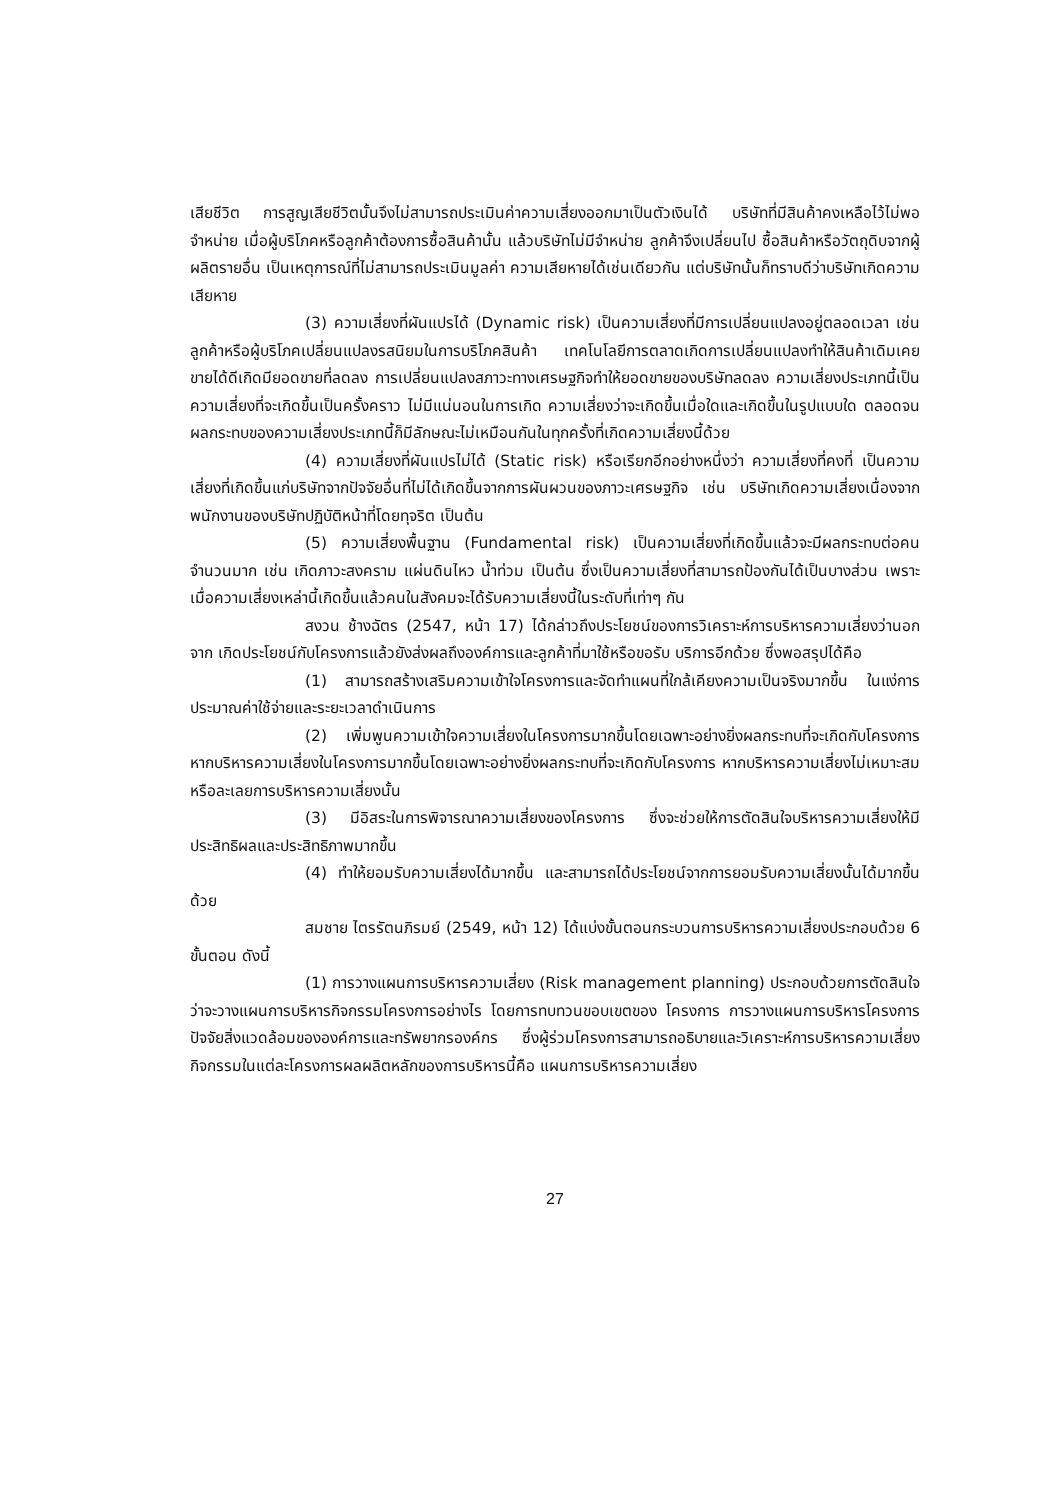เสียชีวิต การสูญเสียชีวิตนั้นจึงไม่สามารถประเมินค่าความเสี่ยงออกมาเป็นตัวเงินได้ บริษัทที่มีสินค้าคงเหลือไว้ไม่พอจำหน่าย เมื่อผู้บริโภคหรือลูกค้าต้องการซื้อสินค้านั้น แล้วบริษัทไม่มีจำหน่าย ลูกค้าจึงเปลี่ยนไป ซื้อสินค้าหรือวัตถุดิบจากผู้ผลิตรายอื่น เป็นเหตุการณ์ที่ไม่สามารถประเมินมูลค่า ความเสียหายได้เช่นเดียวกัน แต่บริษัทนั้นก็ทราบดีว่าบริษัทเกิดความเสียหาย
(3) ความเสี่ยงที่ผันแปรได้ (Dynamic risk) เป็นความเสี่ยงที่มีการเปลี่ยนแปลงอยู่ตลอดเวลา เช่น ลูกค้าหรือผู้บริโภคเปลี่ยนแปลงรสนิยมในการบริโภคสินค้า เทคโนโลยีการตลาดเกิดการเปลี่ยนแปลงทำให้สินค้าเดิมเคยขายได้ดีเกิดมียอดขายที่ลดลง การเปลี่ยนแปลงสภาวะทางเศรษฐกิจทำให้ยอดขายของบริษัทลดลง ความเสี่ยงประเภทนี้เป็นความเสี่ยงที่จะเกิดขึ้นเป็นครั้งคราว ไม่มีแน่นอนในการเกิด ความเสี่ยงว่าจะเกิดขึ้นเมื่อใดและเกิดขึ้นในรูปแบบใด ตลอดจนผลกระทบของความเสี่ยงประเภทนี้ก็มีลักษณะไม่เหมือนกันในทุกครั้งที่เกิดความเสี่ยงนี้ด้วย
(4) ความเสี่ยงที่ผันแปรไม่ได้ (Static risk) หรือเรียกอีกอย่างหนึ่งว่า ความเสี่ยงที่คงที่ เป็นความเสี่ยงที่เกิดขึ้นแก่บริษัทจากปัจจัยอื่นที่ไม่ได้เกิดขึ้นจากการผันผวนของภาวะเศรษฐกิจ เช่น บริษัทเกิดความเสี่ยงเนื่องจากพนักงานของบริษัทปฏิบัติหน้าที่โดยทุจริต เป็นต้น
(5) ความเสี่ยงพื้นฐาน (Fundamental risk) เป็นความเสี่ยงที่เกิดขึ้นแล้วจะมีผลกระทบต่อคนจำนวนมาก เช่น เกิดภาวะสงคราม แผ่นดินไหว น้ำท่วม เป็นต้น ซึ่งเป็นความเสี่ยงที่สามารถป้องกันได้เป็นบางส่วน เพราะเมื่อความเสี่ยงเหล่านี้เกิดขึ้นแล้วคนในสังคมจะได้รับความเสี่ยงนี้ในระดับที่เท่าๆ กัน
สงวน ช้างฉัตร (2547, หน้า 17) ได้กล่าวถึงประโยชน์ของการวิเคราะห์การบริหารความเสี่ยงว่านอกจาก เกิดประโยชน์กับโครงการแล้วยังส่งผลถึงองค์การและลูกค้าที่มาใช้หรือขอรับ บริการอีกด้วย ซึ่งพอสรุปได้คือ
(1) สามารถสร้างเสริมความเข้าใจโครงการและจัดทำแผนที่ใกล้เคียงความเป็นจริงมากขึ้น ในแง่การประมาณค่าใช้จ่ายและระยะเวลาดำเนินการ
(2) เพิ่มพูนความเข้าใจความเสี่ยงในโครงการมากขึ้นโดยเฉพาะอย่างยิ่งผลกระทบที่จะเกิดกับโครงการหากบริหารความเสี่ยงในโครงการมากขึ้นโดยเฉพาะอย่างยิ่งผลกระทบที่จะเกิดกับโครงการ หากบริหารความเสี่ยงไม่เหมาะสมหรือละเลยการบริหารความเสี่ยงนั้น
(3) มีอิสระในการพิจารณาความเสี่ยงของโครงการ ซึ่งจะช่วยให้การตัดสินใจบริหารความเสี่ยงให้มีประสิทธิผลและประสิทธิภาพมากขึ้น
(4) ทำให้ยอมรับความเสี่ยงได้มากขึ้น และสามารถได้ประโยชน์จากการยอมรับความเสี่ยงนั้นได้มากขึ้นด้วย
สมชาย ไตรรัตนภิรมย์ (2549, หน้า 12) ได้แบ่งขั้นตอนกระบวนการบริหารความเสี่ยงประกอบด้วย 6 ขั้นตอน ดังนี้
(1) การวางแผนการบริหารความเสี่ยง (Risk management planning) ประกอบด้วยการตัดสินใจว่าจะวางแผนการบริหารกิจกรรมโครงการอย่างไร โดยการทบทวนขอบเขตของ โครงการ การวางแผนการบริหารโครงการ ปัจจัยสิ่งแวดล้อมขององค์การและทรัพยากรองค์กร ซึ่งผู้ร่วมโครงการสามารถอธิบายและวิเคราะห์การบริหารความเสี่ยง กิจกรรมในแต่ละโครงการผลผลิตหลักของการบริหารนี้คือ แผนการบริหารความเสี่ยง
27